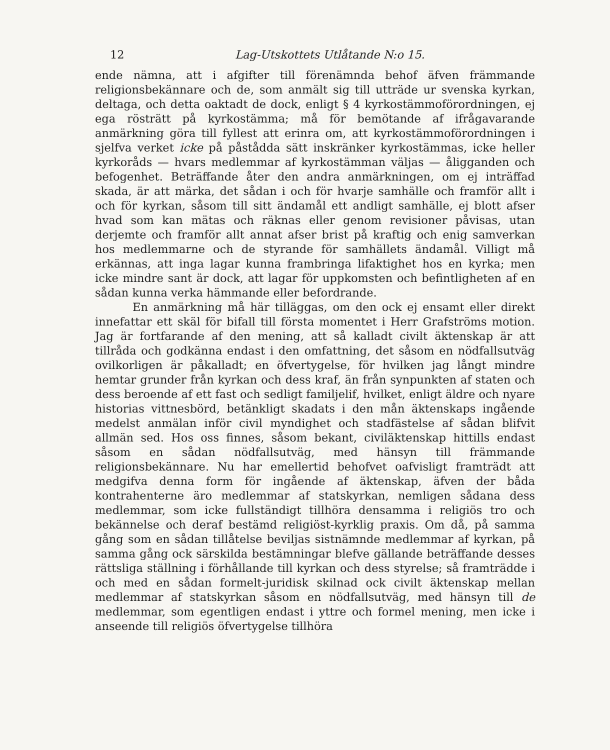12 Lag-Utskottets Utlåtande N:o 15.
ende nämna, att i afgifter till förenämnda behof äfven främmande religionsbekännare och de, som anmält sig till utträde ur svenska kyrkan, deltaga, och detta oaktadt de dock, enligt § 4 kyrkostämmoförordningen, ej ega rösträtt på kyrkostämma; må för bemötande af ifrågavarande anmärkning göra till fyllest att erinra om, att kyrkostämmoförordningen i sjelfva verket icke på påstådda sätt inskränker kyrkostämmas, icke heller kyrkoråds — hvars medlemmar af kyrkostämman väljas — åligganden och befogenhet. Beträffande åter den andra anmärkningen, om ej inträffad skada, är att märka, det sådan i och för hvarje samhälle och framför allt i och för kyrkan, såsom till sitt ändamål ett andligt samhälle, ej blott afser hvad som kan mätas och räknas eller genom revisioner påvisas, utan derjemte och framför allt annat afser brist på kraftig och enig samverkan hos medlemmarne och de styrande för samhällets ändamål. Villigt må erkännas, att inga lagar kunna frambringa lifaktighet hos en kyrka; men icke mindre sant är dock, att lagar för uppkomsten och befintligheten af en sådan kunna verka hämmande eller befordrande.
En anmärkning må här tilläggas, om den ock ej ensamt eller direkt innefattar ett skäl för bifall till första momentet i Herr Grafströms motion. Jag är fortfarande af den mening, att så kalladt civilt äktenskap är att tillråda och godkänna endast i den omfattning, det såsom en nödfallsutväg ovilkorligen är påkalladt; en öfvertygelse, för hvilken jag långt mindre hemtar grunder från kyrkan och dess kraf, än från synpunkten af staten och dess beroende af ett fast och sedligt familjelif, hvilket, enligt äldre och nyare historias vittnesbörd, betänkligt skadats i den mån äktenskaps ingående medelst anmälan inför civil myndighet och stadfästelse af sådan blifvit allmän sed. Hos oss finnes, såsom bekant, civiläktenskap hittills endast såsom en sådan nödfallsutväg, med hänsyn till främmande religionsbekännare. Nu har emellertid behofvet oafvisligt framträdt att medgifva denna form för ingående af äktenskap, äfven der båda kontrahenterne äro medlemmar af statskyrkan, nemligen sådana dess medlemmar, som icke fullständigt tillhöra densamma i religiös tro och bekännelse och deraf bestämd religiöst-kyrklig praxis. Om då, på samma gång som en sådan tillåtelse beviljas sistnämnde medlemmar af kyrkan, på samma gång ock särskilda bestämningar blefve gällande beträffande desses rättsliga ställning i förhållande till kyrkan och dess styrelse; så framträdde i och med en sådan formelt-juridisk skilnad ock civilt äktenskap mellan medlemmar af statskyrkan såsom en nödfallsutväg, med hänsyn till de medlemmar, som egentligen endast i yttre och formel mening, men icke i anseende till religiös öfvertygelse tillhöra